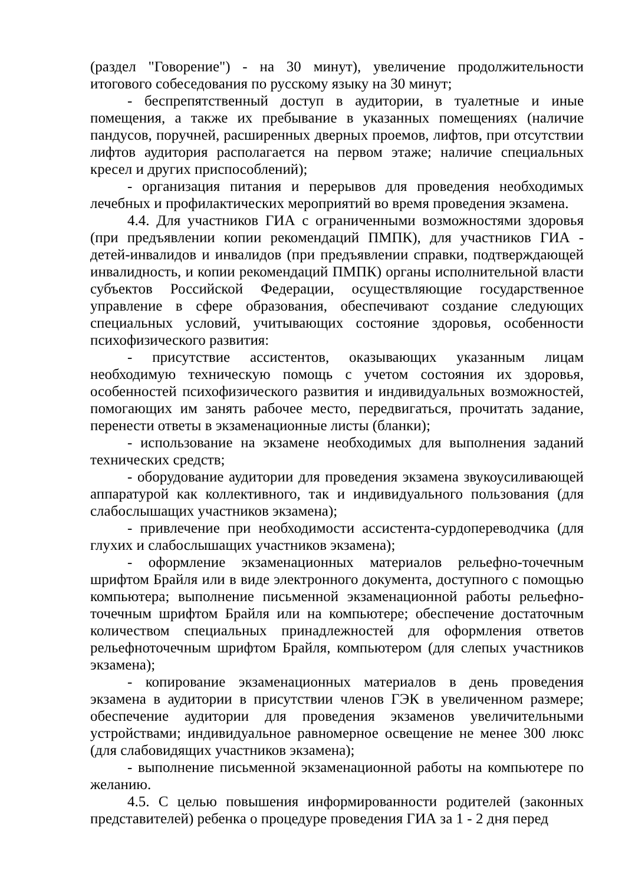(раздел "Говорение") - на 30 минут), увеличение продолжительности итогового собеседования по русскому языку на 30 минут;
- беспрепятственный доступ в аудитории, в туалетные и иные помещения, а также их пребывание в указанных помещениях (наличие пандусов, поручней, расширенных дверных проемов, лифтов, при отсутствии лифтов аудитория располагается на первом этаже; наличие специальных кресел и других приспособлений);
- организация питания и перерывов для проведения необходимых лечебных и профилактических мероприятий во время проведения экзамена.
4.4. Для участников ГИА с ограниченными возможностями здоровья (при предъявлении копии рекомендаций ПМПК), для участников ГИА - детей-инвалидов и инвалидов (при предъявлении справки, подтверждающей инвалидность, и копии рекомендаций ПМПК) органы исполнительной власти субъектов Российской Федерации, осуществляющие государственное управление в сфере образования, обеспечивают создание следующих специальных условий, учитывающих состояние здоровья, особенности психофизического развития:
- присутствие ассистентов, оказывающих указанным лицам необходимую техническую помощь с учетом состояния их здоровья, особенностей психофизического развития и индивидуальных возможностей, помогающих им занять рабочее место, передвигаться, прочитать задание, перенести ответы в экзаменационные листы (бланки);
- использование на экзамене необходимых для выполнения заданий технических средств;
- оборудование аудитории для проведения экзамена звукоусиливающей аппаратурой как коллективного, так и индивидуального пользования (для слабослышащих участников экзамена);
- привлечение при необходимости ассистента-сурдопереводчика (для глухих и слабослышащих участников экзамена);
- оформление экзаменационных материалов рельефно-точечным шрифтом Брайля или в виде электронного документа, доступного с помощью компьютера; выполнение письменной экзаменационной работы рельефно-точечным шрифтом Брайля или на компьютере; обеспечение достаточным количеством специальных принадлежностей для оформления ответов рельефноточечным шрифтом Брайля, компьютером (для слепых участников экзамена);
- копирование экзаменационных материалов в день проведения экзамена в аудитории в присутствии членов ГЭК в увеличенном размере; обеспечение аудитории для проведения экзаменов увеличительными устройствами; индивидуальное равномерное освещение не менее 300 люкс (для слабовидящих участников экзамена);
- выполнение письменной экзаменационной работы на компьютере по желанию.
4.5. С целью повышения информированности родителей (законных представителей) ребенка о процедуре проведения ГИА за 1 - 2 дня перед